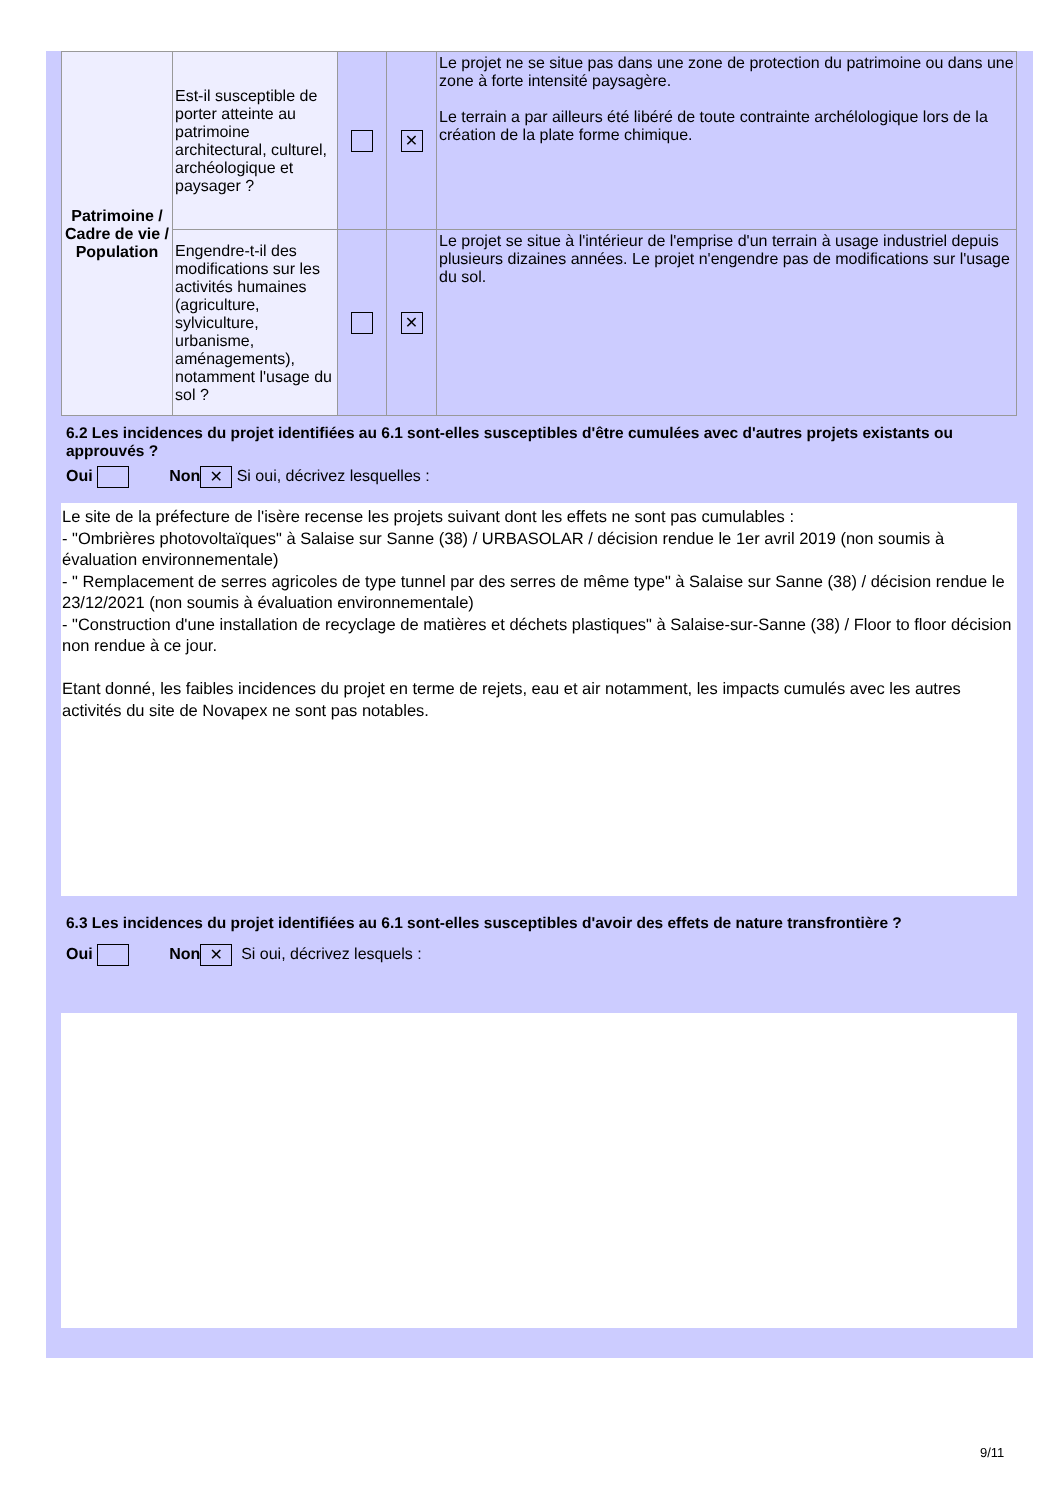| Patrimoine / Cadre de vie / Population | Est-il susceptible de porter atteinte au patrimoine architectural, culturel, archéologique et paysager ? | | ✕ | Le projet ne se situe pas dans une zone de protection du patrimoine ou dans une zone à forte intensité paysagère. Le terrain a par ailleurs été libéré de toute contrainte archélologique lors de la création de la plate forme chimique. |
| | Engendre-t-il des modifications sur les activités humaines (agriculture, sylviculture, urbanisme, aménagements), notamment l'usage du sol ? | | ✕ | Le projet se situe à l'intérieur de l'emprise d'un terrain à usage industriel depuis plusieurs dizaines années. Le projet n'engendre pas de modifications sur l'usage du sol. |
6.2 Les incidences du projet identifiées au 6.1 sont-elles susceptibles d'être cumulées avec d'autres projets existants ou approuvés ?
Oui Non ✕ Si oui, décrivez lesquelles :
Le site de la préfecture de l'isère recense les projets suivant dont les effets ne sont pas cumulables :
- "Ombrières photovoltaïques" à Salaise sur Sanne (38) / URBASOLAR / décision rendue le 1er avril 2019 (non soumis à évaluation environnementale)
- " Remplacement de serres agricoles de type tunnel par des serres de même type" à Salaise sur Sanne (38) / décision rendue le 23/12/2021 (non soumis à évaluation environnementale)
- "Construction d'une installation de recyclage de matières et déchets plastiques" à Salaise-sur-Sanne (38) / Floor to floor décision non rendue à ce jour.
Etant donné, les faibles incidences du projet en terme de rejets, eau et air notamment, les impacts cumulés avec les autres activités du site de Novapex ne sont pas notables.
6.3 Les incidences du projet identifiées au 6.1 sont-elles susceptibles d'avoir des effets de nature transfrontière ?
Oui Non ✕ Si oui, décrivez lesquels :
9/11